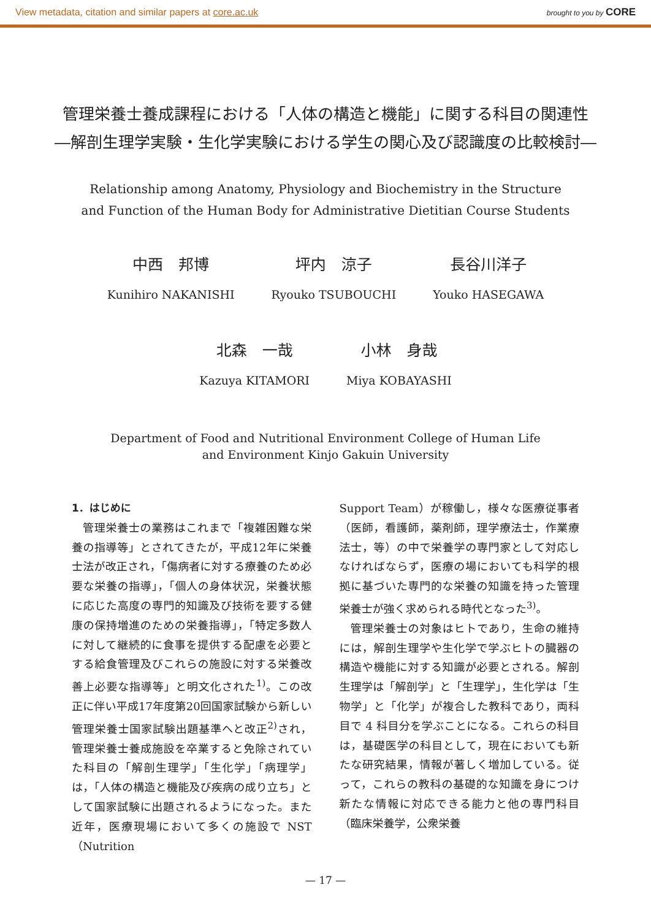View metadata, citation and similar papers at core.ac.uk brought to you by CORE
管理栄養士養成課程における「人体の構造と機能」に関する科目の関連性
―解剖生理学実験・生化学実験における学生の関心及び認識度の比較検討―
Relationship among Anatomy, Physiology and Biochemistry in the Structure
and Function of the Human Body for Administrative Dietitian Course Students
中西　邦博
Kunihiro NAKANISHI
坪内　涼子
Ryouko TSUBOUCHI
長谷川洋子
Youko HASEGAWA
北森　一哉
Kazuya KITAMORI
小林　身哉
Miya KOBAYASHI
Department of Food and Nutritional Environment College of Human Life
and Environment Kinjo Gakuin University
1．はじめに
管理栄養士の業務はこれまで「複雑困難な栄養の指導等」とされてきたが，平成12年に栄養士法が改正され，「傷病者に対する療養のため必要な栄養の指導」，「個人の身体状況，栄養状態に応じた高度の専門的知識及び技術を要する健康の保持増進のための栄養指導」，「特定多数人に対して継続的に食事を提供する配慮を必要とする給食管理及びこれらの施設に対する栄養改善上必要な指導等」と明文化された<sup>1)</sup>。この改正に伴い平成17年度第20回国家試験から新しい管理栄養士国家試験出題基準へと改正<sup>2)</sup>され，管理栄養士養成施設を卒業すると免除されていた科目の「解剖生理学」「生化学」「病理学」は，「人体の構造と機能及び疾病の成り立ち」として国家試験に出題されるようになった。また近年，医療現場において多くの施設で NST（Nutrition
Support Team）が稼働し，様々な医療従事者（医師，看護師，薬剤師，理学療法士，作業療法士，等）の中で栄養学の専門家として対応しなければならず，医療の場においても科学的根拠に基づいた専門的な栄養の知識を持った管理栄養士が強く求められる時代となった<sup>3)</sup>。
管理栄養士の対象はヒトであり，生命の維持には，解剖生理学や生化学で学ぶヒトの臓器の構造や機能に対する知識が必要とされる。解剖生理学は「解剖学」と「生理学」，生化学は「生物学」と「化学」が複合した教科であり，両科目で 4 科目分を学ぶことになる。これらの科目は，基礎医学の科目として，現在においても新たな研究結果，情報が著しく増加している。従って，これらの教科の基礎的な知識を身につけ新たな情報に対応できる能力と他の専門科目（臨床栄養学，公衆栄養
— 17 —